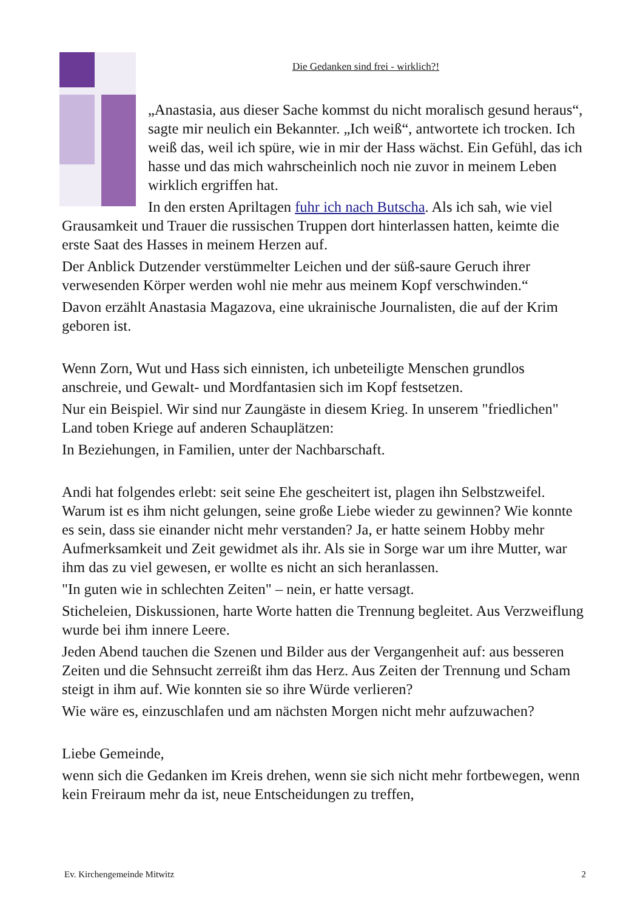Die Gedanken sind frei - wirklich?!
„Anastasia, aus dieser Sache kommst du nicht moralisch gesund heraus“, sagte mir neulich ein Bekannter. „Ich weiß“, antwortete ich trocken. Ich weiß das, weil ich spüre, wie in mir der Hass wächst. Ein Gefühl, das ich hasse und das mich wahrscheinlich noch nie zuvor in meinem Leben wirklich ergriffen hat.
In den ersten Apriltagen fuhr ich nach Butscha. Als ich sah, wie viel Grausamkeit und Trauer die russischen Truppen dort hinterlassen hatten, keimte die erste Saat des Hasses in meinem Herzen auf.
Der Anblick Dutzender verstümmelter Leichen und der süß-saure Geruch ihrer verwesenden Körper werden wohl nie mehr aus meinem Kopf verschwinden.“
Davon erzählt Anastasia Magazova, eine ukrainische Journalisten, die auf der Krim geboren ist.
Wenn Zorn, Wut und Hass sich einnisten, ich unbeteiligte Menschen grundlos anschreie, und Gewalt- und Mordfantasien sich im Kopf festsetzen.
Nur ein Beispiel. Wir sind nur Zaungäste in diesem Krieg. In unserem "friedlichen" Land toben Kriege auf anderen Schauplätzen:
In Beziehungen, in Familien, unter der Nachbarschaft.
Andi hat folgendes erlebt: seit seine Ehe gescheitert ist, plagen ihn Selbstzweifel. Warum ist es ihm nicht gelungen, seine große Liebe wieder zu gewinnen? Wie konnte es sein, dass sie einander nicht mehr verstanden? Ja, er hatte seinem Hobby mehr Aufmerksamkeit und Zeit gewidmet als ihr. Als sie in Sorge war um ihre Mutter, war ihm das zu viel gewesen, er wollte es nicht an sich heranlassen.
"In guten wie in schlechten Zeiten" – nein, er hatte versagt.
Sticheleien, Diskussionen, harte Worte hatten die Trennung begleitet. Aus Verzweiflung wurde bei ihm innere Leere.
Jeden Abend tauchen die Szenen und Bilder aus der Vergangenheit auf: aus besseren Zeiten und die Sehnsucht zerreißt ihm das Herz. Aus Zeiten der Trennung und Scham steigt in ihm auf. Wie konnten sie so ihre Würde verlieren?
Wie wäre es, einzuschlafen und am nächsten Morgen nicht mehr aufzuwachen?
Liebe Gemeinde,
wenn sich die Gedanken im Kreis drehen, wenn sie sich nicht mehr fortbewegen, wenn kein Freiraum mehr da ist, neue Entscheidungen zu treffen,
Ev. Kirchengemeinde Mitwitz 2